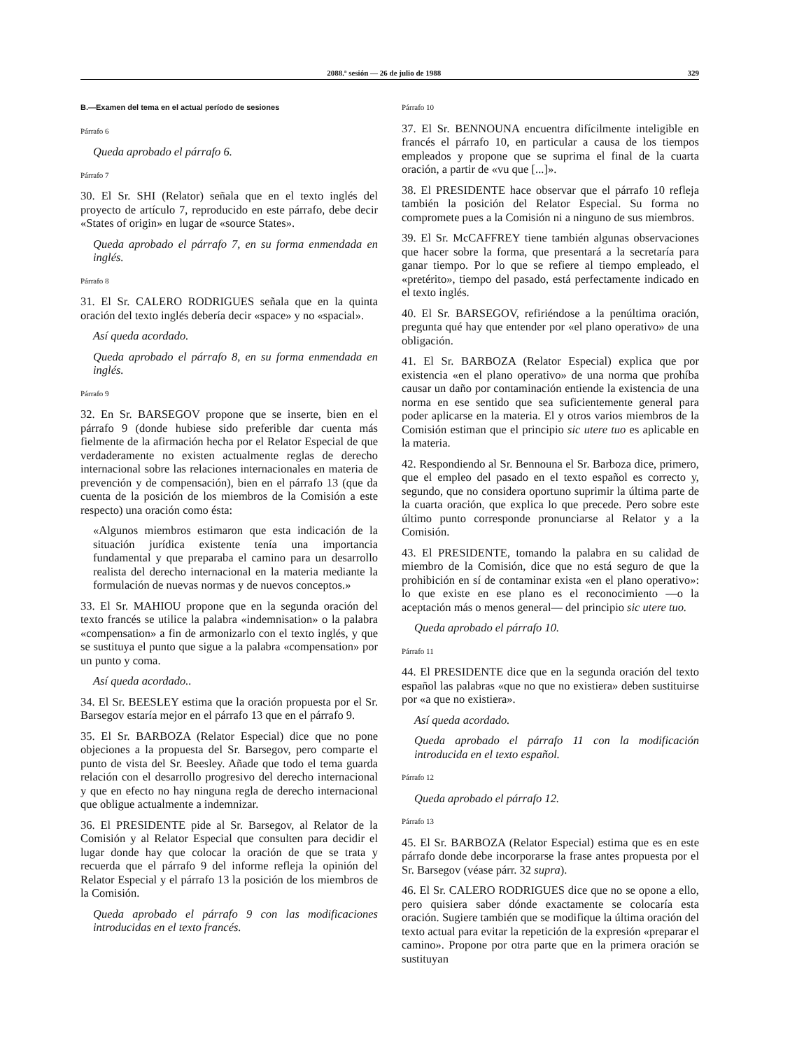2088.ª sesión — 26 de julio de 1988 329
B.—Examen del tema en el actual período de sesiones
Párrafo 6
Queda aprobado el párrafo 6.
Párrafo 7
30. El Sr. SHI (Relator) señala que en el texto inglés del proyecto de artículo 7, reproducido en este párrafo, debe decir «States of origin» en lugar de «source States».
Queda aprobado el párrafo 7, en su forma enmendada en inglés.
Párrafo 8
31. El Sr. CALERO RODRIGUES señala que en la quinta oración del texto inglés debería decir «space» y no «spacial».
Así queda acordado.
Queda aprobado el párrafo 8, en su forma enmendada en inglés.
Párrafo 9
32. En Sr. BARSEGOV propone que se inserte, bien en el párrafo 9 (donde hubiese sido preferible dar cuenta más fielmente de la afirmación hecha por el Relator Especial de que verdaderamente no existen actualmente reglas de derecho internacional sobre las relaciones internacionales en materia de prevención y de compensación), bien en el párrafo 13 (que da cuenta de la posición de los miembros de la Comisión a este respecto) una oración como ésta:
«Algunos miembros estimaron que esta indicación de la situación jurídica existente tenía una importancia fundamental y que preparaba el camino para un desarrollo realista del derecho internacional en la materia mediante la formulación de nuevas normas y de nuevos conceptos.»
33. El Sr. MAHIOU propone que en la segunda oración del texto francés se utilice la palabra «indemnisation» o la palabra «compensation» a fin de armonizarlo con el texto inglés, y que se sustituya el punto que sigue a la palabra «compensation» por un punto y coma.
Así queda acordado..
34. El Sr. BEESLEY estima que la oración propuesta por el Sr. Barsegov estaría mejor en el párrafo 13 que en el párrafo 9.
35. El Sr. BARBOZA (Relator Especial) dice que no pone objeciones a la propuesta del Sr. Barsegov, pero comparte el punto de vista del Sr. Beesley. Añade que todo el tema guarda relación con el desarrollo progresivo del derecho internacional y que en efecto no hay ninguna regla de derecho internacional que obligue actualmente a indemnizar.
36. El PRESIDENTE pide al Sr. Barsegov, al Relator de la Comisión y al Relator Especial que consulten para decidir el lugar donde hay que colocar la oración de que se trata y recuerda que el párrafo 9 del informe refleja la opinión del Relator Especial y el párrafo 13 la posición de los miembros de la Comisión.
Queda aprobado el párrafo 9 con las modificaciones introducidas en el texto francés.
Párrafo 10
37. El Sr. BENNOUNA encuentra difícilmente inteligible en francés el párrafo 10, en particular a causa de los tiempos empleados y propone que se suprima el final de la cuarta oración, a partir de «vu que [...]».
38. El PRESIDENTE hace observar que el párrafo 10 refleja también la posición del Relator Especial. Su forma no compromete pues a la Comisión ni a ninguno de sus miembros.
39. El Sr. McCAFFREY tiene también algunas observaciones que hacer sobre la forma, que presentará a la secretaría para ganar tiempo. Por lo que se refiere al tiempo empleado, el «pretérito», tiempo del pasado, está perfectamente indicado en el texto inglés.
40. El Sr. BARSEGOV, refiriéndose a la penúltima oración, pregunta qué hay que entender por «el plano operativo» de una obligación.
41. El Sr. BARBOZA (Relator Especial) explica que por existencia «en el plano operativo» de una norma que prohíba causar un daño por contaminación entiende la existencia de una norma en ese sentido que sea suficientemente general para poder aplicarse en la materia. El y otros varios miembros de la Comisión estiman que el principio sic utere tuo es aplicable en la materia.
42. Respondiendo al Sr. Bennouna el Sr. Barboza dice, primero, que el empleo del pasado en el texto español es correcto y, segundo, que no considera oportuno suprimir la última parte de la cuarta oración, que explica lo que precede. Pero sobre este último punto corresponde pronunciarse al Relator y a la Comisión.
43. El PRESIDENTE, tomando la palabra en su calidad de miembro de la Comisión, dice que no está seguro de que la prohibición en sí de contaminar exista «en el plano operativo»: lo que existe en ese plano es el reconocimiento —o la aceptación más o menos general— del principio sic utere tuo.
Queda aprobado el párrafo 10.
Párrafo 11
44. El PRESIDENTE dice que en la segunda oración del texto español las palabras «que no que no existiera» deben sustituirse por «a que no existiera».
Así queda acordado.
Queda aprobado el párrafo 11 con la modificación introducida en el texto español.
Párrafo 12
Queda aprobado el párrafo 12.
Párrafo 13
45. El Sr. BARBOZA (Relator Especial) estima que es en este párrafo donde debe incorporarse la frase antes propuesta por el Sr. Barsegov (véase párr. 32 supra).
46. El Sr. CALERO RODRIGUES dice que no se opone a ello, pero quisiera saber dónde exactamente se colocaría esta oración. Sugiere también que se modifique la última oración del texto actual para evitar la repetición de la expresión «preparar el camino». Propone por otra parte que en la primera oración se sustituyan